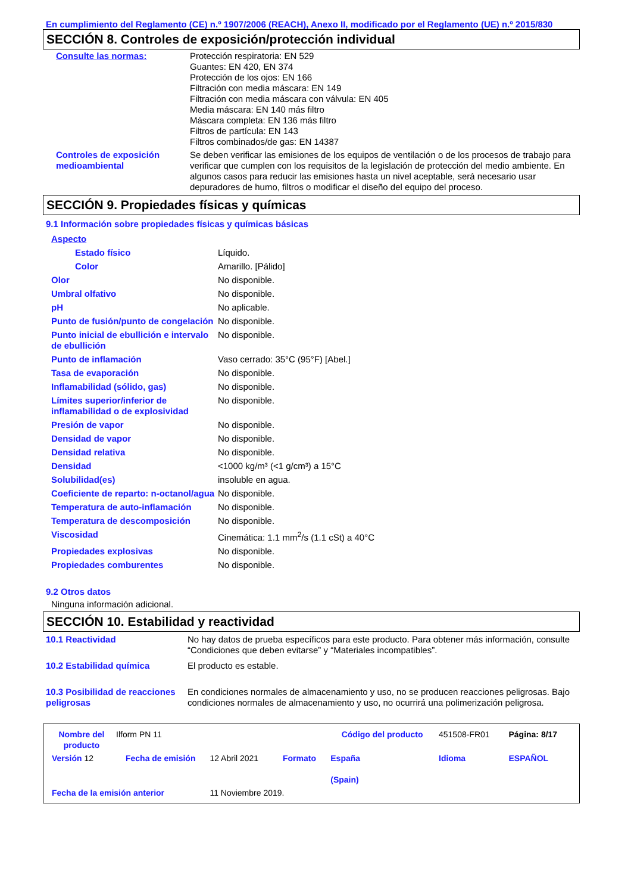En cumplimiento del Reglamento (CE) n.º 1907/2006 (REACH), Anexo II, modificado por el Reglamento (UE) n.º 2015/830
SECCIÓN 8. Controles de exposición/protección individual
| Consulte las normas: | Protección respiratoria: EN 529 Guantes: EN 420, EN 374 Protección de los ojos: EN 166 Filtración con media máscara: EN 149 Filtración con media máscara con válvula: EN 405 Media máscara: EN 140 más filtro Máscara completa: EN 136 más filtro Filtros de partícula: EN 143 Filtros combinados/de gas: EN 14387 |
| Controles de exposición medioambiental | Se deben verificar las emisiones de los equipos de ventilación o de los procesos de trabajo para verificar que cumplen con los requisitos de la legislación de protección del medio ambiente. En algunos casos para reducir las emisiones hasta un nivel aceptable, será necesario usar depuradores de humo, filtros o modificar el diseño del equipo del proceso. |
SECCIÓN 9. Propiedades físicas y químicas
9.1 Información sobre propiedades físicas y químicas básicas
| Aspecto | |
| Estado físico | Líquido. |
| Color | Amarillo. [Pálido] |
| Olor | No disponible. |
| Umbral olfativo | No disponible. |
| pH | No aplicable. |
| Punto de fusión/punto de congelación | No disponible. |
| Punto inicial de ebullición e intervalo de ebullición | No disponible. |
| Punto de inflamación | Vaso cerrado: 35°C (95°F) [Abel.] |
| Tasa de evaporación | No disponible. |
| Inflamabilidad (sólido, gas) | No disponible. |
| Límites superior/inferior de inflamabilidad o de explosividad | No disponible. |
| Presión de vapor | No disponible. |
| Densidad de vapor | No disponible. |
| Densidad relativa | No disponible. |
| Densidad | <1000 kg/m³ (<1 g/cm³) a 15°C |
| Solubilidad(es) | insoluble en agua. |
| Coeficiente de reparto: n-octanol/agua | No disponible. |
| Temperatura de auto-inflamación | No disponible. |
| Temperatura de descomposición | No disponible. |
| Viscosidad | Cinemática: 1.1 mm<sup>2</sup>/s (1.1 cSt) a 40°C |
| Propiedades explosivas | No disponible. |
| Propiedades comburentes | No disponible. |
9.2 Otros datos
Ninguna información adicional.
SECCIÓN 10. Estabilidad y reactividad
| 10.1 Reactividad | No hay datos de prueba específicos para este producto. Para obtener más información, consulte “Condiciones que deben evitarse” y “Materiales incompatibles”. |
| 10.2 Estabilidad química | El producto es estable. |
| 10.3 Posibilidad de reacciones peligrosas | En condiciones normales de almacenamiento y uso, no se producen reacciones peligrosas. Bajo condiciones normales de almacenamiento y uso, no ocurrirá una polimerización peligrosa. |
| Nombre del producto | Ilform PN 11 | | | | Código del producto | 451508-FR01 | Página: 8/17 |
| Versión 12 | Fecha de emisión | 12 Abril 2021 | | Formato | España (Spain) | Idioma | ESPAÑOL |
| Fecha de la emisión anterior | | 11 Noviembre 2019. | | | | | |